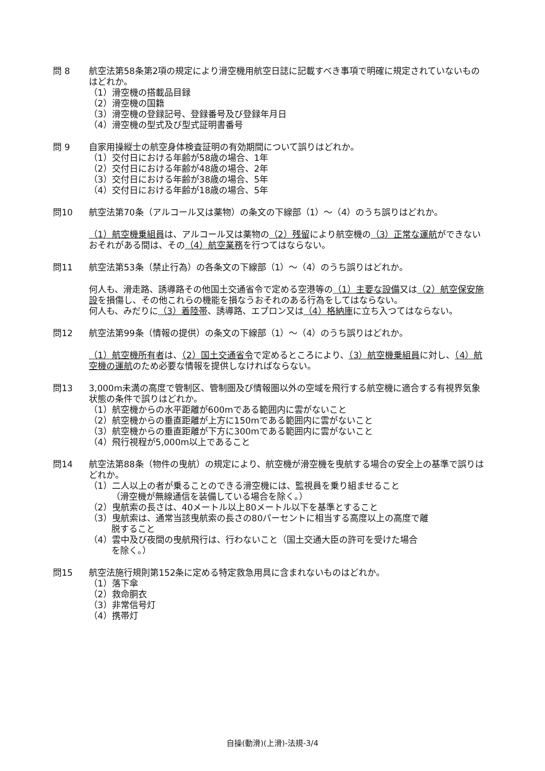問 8 航空法第58条第2項の規定により滑空機用航空日誌に記載すべき事項で明確に規定されていないものはどれか。
（1）滑空機の搭載品目録
（2）滑空機の国籍
（3）滑空機の登録記号、登録番号及び登録年月日
（4）滑空機の型式及び型式証明書番号
問 9 自家用操縦士の航空身体検査証明の有効期間について誤りはどれか。
（1）交付日における年齢が58歳の場合、1年
（2）交付日における年齢が48歳の場合、2年
（3）交付日における年齢が38歳の場合、5年
（4）交付日における年齢が18歳の場合、5年
問10 航空法第70条（アルコール又は薬物）の条文の下線部（1）～（4）のうち誤りはどれか。
（1）航空機乗組員は、アルコール又は薬物の（2）残留により航空機の（3）正常な運航ができないおそれがある間は、その（4）航空業務を行つてはならない。
問11 航空法第53条（禁止行為）の各条文の下線部（1）～（4）のうち誤りはどれか。
何人も、滑走路、誘導路その他国土交通省令で定める空港等の（1）主要な設備又は（2）航空保安施設を損傷し、その他これらの機能を損なうおそれのある行為をしてはならない。
何人も、みだりに（3）着陸帯、誘導路、エプロン又は（4）格納庫に立ち入つてはならない。
問12 航空法第99条（情報の提供）の条文の下線部（1）～（4）のうち誤りはどれか。
（1）航空機所有者は、（2）国土交通省令で定めるところにより、（3）航空機乗組員に対し、（4）航空機の運航のため必要な情報を提供しなければならない。
問13 3,000m未満の高度で管制区、管制圏及び情報圏以外の空域を飛行する航空機に適合する有視界気象状態の条件で誤りはどれか。
（1）航空機からの水平距離が600mである範囲内に雲がないこと
（2）航空機からの垂直距離が上方に150mである範囲内に雲がないこと
（3）航空機からの垂直距離が下方に300mである範囲内に雲がないこと
（4）飛行視程が5,000m以上であること
問14 航空法第88条（物件の曳航）の規定により、航空機が滑空機を曳航する場合の安全上の基準で誤りはどれか。
（1）二人以上の者が乗ることのできる滑空機には、監視員を乗り組ませること
（滑空機が無線通信を装備している場合を除く。）
（2）曳航索の長さは、40メートル以上80メートル以下を基準とすること
（3）曳航索は、通常当該曳航索の長さの80パーセントに相当する高度以上の高度で離
脱すること
（4）雲中及び夜間の曳航飛行は、行わないこと（国土交通大臣の許可を受けた場合
を除く。）
問15 航空法施行規則第152条に定める特定救急用具に含まれないものはどれか。
（1）落下傘
（2）救命胴衣
（3）非常信号灯
（4）携帯灯
自操(動滑)(上滑)-法規-3/4